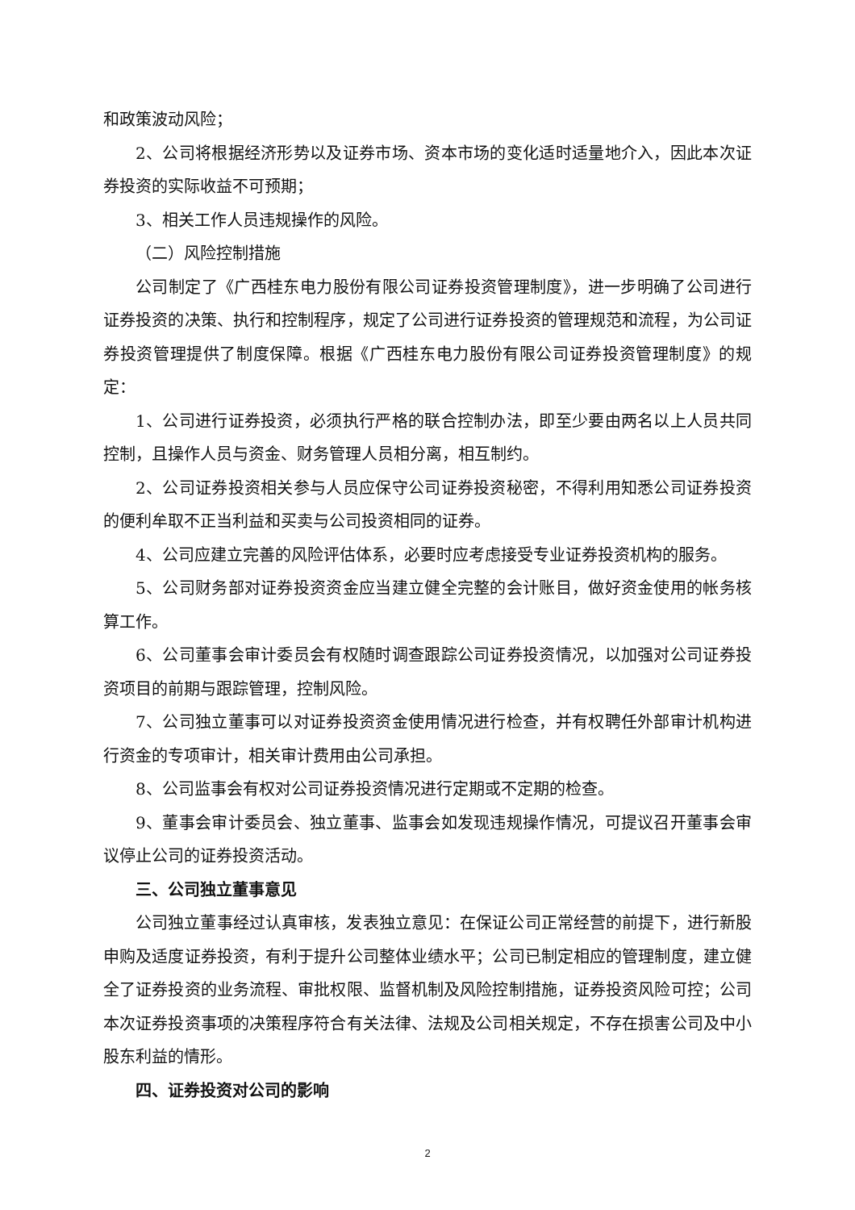和政策波动风险；
2、公司将根据经济形势以及证券市场、资本市场的变化适时适量地介入，因此本次证券投资的实际收益不可预期；
3、相关工作人员违规操作的风险。
（二）风险控制措施
公司制定了《广西桂东电力股份有限公司证券投资管理制度》，进一步明确了公司进行证券投资的决策、执行和控制程序，规定了公司进行证券投资的管理规范和流程，为公司证券投资管理提供了制度保障。根据《广西桂东电力股份有限公司证券投资管理制度》的规定：
1、公司进行证券投资，必须执行严格的联合控制办法，即至少要由两名以上人员共同控制，且操作人员与资金、财务管理人员相分离，相互制约。
2、公司证券投资相关参与人员应保守公司证券投资秘密，不得利用知悉公司证券投资的便利牟取不正当利益和买卖与公司投资相同的证券。
4、公司应建立完善的风险评估体系，必要时应考虑接受专业证券投资机构的服务。
5、公司财务部对证券投资资金应当建立健全完整的会计账目，做好资金使用的帐务核算工作。
6、公司董事会审计委员会有权随时调查跟踪公司证券投资情况，以加强对公司证券投资项目的前期与跟踪管理，控制风险。
7、公司独立董事可以对证券投资资金使用情况进行检查，并有权聘任外部审计机构进行资金的专项审计，相关审计费用由公司承担。
8、公司监事会有权对公司证券投资情况进行定期或不定期的检查。
9、董事会审计委员会、独立董事、监事会如发现违规操作情况，可提议召开董事会审议停止公司的证券投资活动。
三、公司独立董事意见
公司独立董事经过认真审核，发表独立意见：在保证公司正常经营的前提下，进行新股申购及适度证券投资，有利于提升公司整体业绩水平；公司已制定相应的管理制度，建立健全了证券投资的业务流程、审批权限、监督机制及风险控制措施，证券投资风险可控；公司本次证券投资事项的决策程序符合有关法律、法规及公司相关规定，不存在损害公司及中小股东利益的情形。
四、证券投资对公司的影响
2